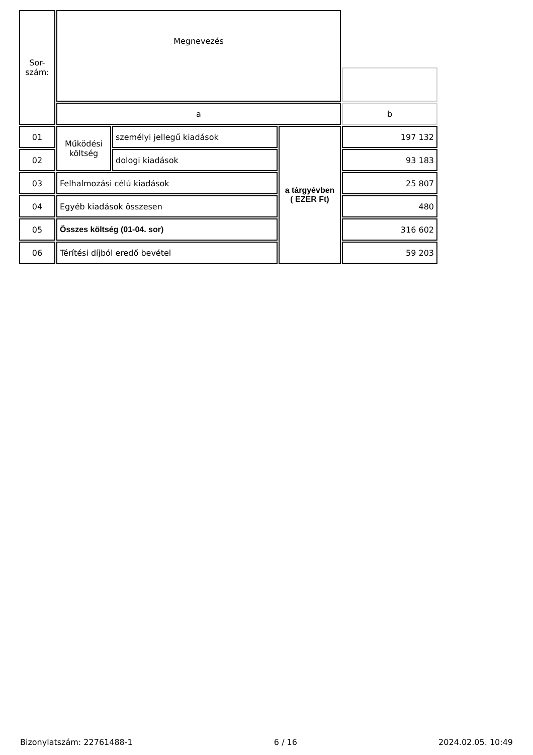| Sor- szám: | Megnevezés | | | |
| --- | --- | --- | --- | --- |
| | a | | | b |
| 01 | Működési költség | személyi jellegű kiadások | a tárgyévben ( EZER Ft) | 197 132 |
| 02 | | dologi kiadások | | 93 183 |
| 03 | Felhalmozási célú kiadások | | | 25 807 |
| 04 | Egyéb kiadások összesen | | | 480 |
| 05 | Összes költség (01-04. sor) | | | 316 602 |
| 06 | Térítési díjból eredő bevétel | | | 59 203 |
Bizonylatszám: 22761488-1 6 / 16 2024.02.05. 10:49